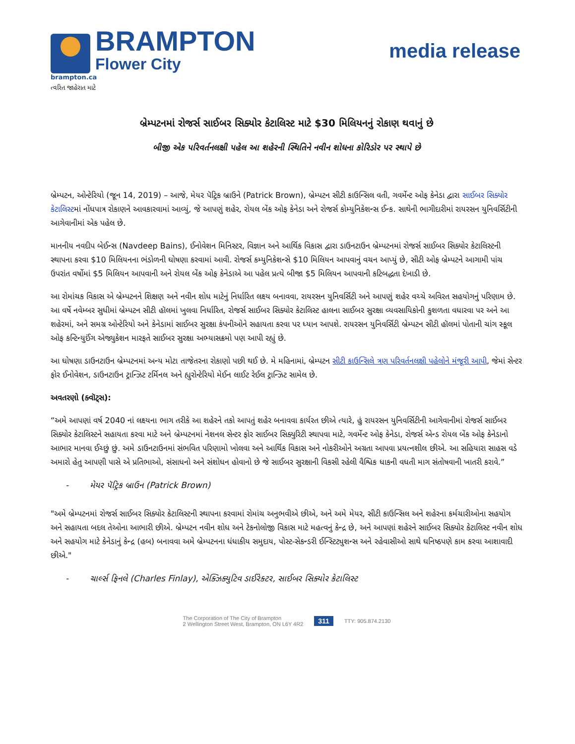BRAMPTON
Flower City
brampton.ca
ત્વરિત જાહેરાત માટે
media release
બ્રેમ્પટનમાં રોજર્સ સાઈબર સિક્યોર કેટાલિસ્ટ માટે $30 મિલિયનનું રોકાણ થવાનું છે
બીજી એક પરિવર્તનલક્ષી પહેલ આ શહેરની સ્થિતિને નવીન શોધના કોરિડોર પર સ્થાપે છે
બ્રેમ્પટન, ઓન્ટેરિયો (જૂન 14, 2019) – આજે, મેયર પૅટ્રિક બ્રાઉને (Patrick Brown), બ્રેમ્પટન સીટી કાઉન્સિલ વતી, ગવર્મેન્ટ ઓફ કેનેડા દ્વારા સાઈબર સિક્યોર કેટાલિસ્ટમાં નોંધપાત્ર રોકાણને આવકારવામાં આવ્યું, જે આપણું શહેર, રોયલ બેંક ઓફ કેનેડા અને રોજર્સ કોમ્યુનિકેશન્સ ઈન્ક. સાથેની ભાગીદારીમાં રાયરસન યુનિવર્સિટીની આગેવાનીમાં એક પહેલ છે.
માનનીય નવદીપ બેઈન્સ (Navdeep Bains), ઈનોવેશન મિનિસ્ટર, વિજ્ઞાન અને આર્થિક વિકાસ દ્વારા ડાઉનટાઉન બ્રેમ્પટનમાં રોજર્સ સાઈબર સિક્યોર કેટાલિસ્ટની સ્થાપના કરવા $10 મિલિયનના ભંડોળની ઘોષણા કરવામાં આવી. રોજર્સ કમ્યુનિકેશન્સે $10 મિલિયન આપવાનું વચન આપ્યું છે, સીટી ઓફ બ્રેમ્પટને આગામી પાંચ ઉપરાંત વર્ષોમાં $5 મિલિયન આપવાની અને રોયલ બેંક ઓફ કેનેડાએ આ પહેલ પ્રત્યે બીજા $5 મિલિયન આપવાની કટિબદ્ધતા દેખાડી છે.
આ રોમાંચક વિકાસ એ બ્રેમ્પટનને શિક્ષણ અને નવીન શોધ માટેનું નિર્ધારિત લક્ષ્ય બનાવવા, રાયરસન યુનિવર્સિટી અને આપણું શહેર વચ્ચે અવિરત સહયોગનું પરિણામ છે. આ વર્ષે નવેમ્બર સુધીમાં બ્રેમ્પટન સીટી હૉલમાં ખુલવા નિર્ધારિત, રોજર્સ સાઈબર સિક્યોર કેટાલિસ્ટ હાલના સાઈબર સુરક્ષા વ્યવસાયિકોની કુશળતા વધારવા પર અને આ શહેરમાં, અને સમગ્ર ઓન્ટેરિયો અને કેનેડામાં સાઈબર સુરક્ષા કંપનીઓને સહાયતા કરવા પર ધ્યાન આપશે. રાયરસન યુનિવર્સિટી બ્રેમ્પટન સીટી હૉલમાં પોતાની ચાંગ સ્કૂલ ઓફ કન્ટિન્યુઈંગ એજ્યુકેશન મારફતે સાઈબર સુરક્ષા અભ્યાસક્રમો પણ આપી રહ્યું છે.
આ ઘોષણા ડાઉનટાઉન બ્રેમ્પટનમાં અન્ય મોટા તાજેતરના રોકાણો પછી થઈ છે. મે મહિનામાં, બ્રેમ્પટન સીટી કાઉન્સિલે ત્રણ પરિવર્તનલક્ષી પહેલોને મંજૂરી આપી, જેમાં સેન્ટર ફોર ઈનોવેશન, ડાઉનટાઉન ટ્રાન્ઝિટ ટર્મિનલ અને હ્યુરોન્ટેરિયો મેઈન લાઈટ રેઈલ ટ્રાન્ઝિટ સામેલ છે.
અવતરણો (ક્વૉટ્સ):
“અમે આપણાં વર્ષ 2040 નાં લક્ષ્યના ભાગ તરીકે આ શહેરને તકો આપતું શહેર બનાવવા કાર્યરત છીએ ત્યારે, હું રાયરસન યુનિવર્સિટીની આગેવાનીમાં રોજર્સ સાઈબર સિક્યોર કેટાલિસ્ટને સહાયતા કરવા માટે અને બ્રેમ્પટનમાં નેશનલ સેન્ટર ફોર સાઈબર સિક્યુરિટી સ્થાપવા માટે, ગવર્મેન્ટ ઓફ કેનેડા, રોજર્સ એન્ડ રોયલ બેંક ઓફ કેનેડાનો આભાર માનવા ઈચ્છું છું. અમે ડાઉનટાઉનમાં સંભવિત પરિણામો ખોલવા અને આર્થિક વિકાસ અને નોકરીઓને અગ્રતા આપવા પ્રયત્નશીલ છીએ. આ સહિયારા સાહસ વડે અમારો હેતુ આપણી પાસે એ પ્રતિભાઓ, સંસાધનો અને સંશોધન હોવાનો છે જે સાઈબર સુરક્ષાની વિકસી રહેલી વૈશ્વિક ધાકની વધતી માગ સંતોષવાની ખાતરી કરાવે.”
- મેયર પૅટ્રિક બ્રાઉન (Patrick Brown)
"અમે બ્રેમ્પટનમાં રોજર્સ સાઈબર સિક્યોર કેટાલિસ્ટની સ્થાપના કરવામાં રોમાંચ અનુભવીએ છીએ, અને અમે મેયર, સીટી કાઉન્સિલ અને શહેરના કર્મચારીઓના સહયોગ અને સહાયતા બદલ તેઓના આભારી છીએ. બ્રેમ્પટન નવીન શોધ અને ટેકનોલોજી વિકાસ માટે મહત્વનું કેન્દ્ર છે, અને આપણાં શહેરને સાઈબર સિક્યોર કેટાલિસ્ટ નવીન શોધ અને સહયોગ માટે કેનેડાનું કેન્દ્ર (હબ) બનાવવા અમે બ્રેમ્પટનના ધંધાકીય સમુદાય, પોસ્ટ-સેકન્ડરી ઈન્સ્ટિટ્યુશન્સ અને રહેવાસીઓ સાથે ઘનિષ્ઠપણે કામ કરવા આશાવાદી છીએ."
- ચાર્લ્સ ફિનલે (Charles Finlay), એક્ઝિક્યુટિવ ડાઈરેક્ટર, સાઈબર સિક્યોર કેટાલિસ્ટ
The Corporation of The City of Brampton
2 Wellington Street West, Brampton, ON L6Y 4R2
311
TTY: 905.874.2130